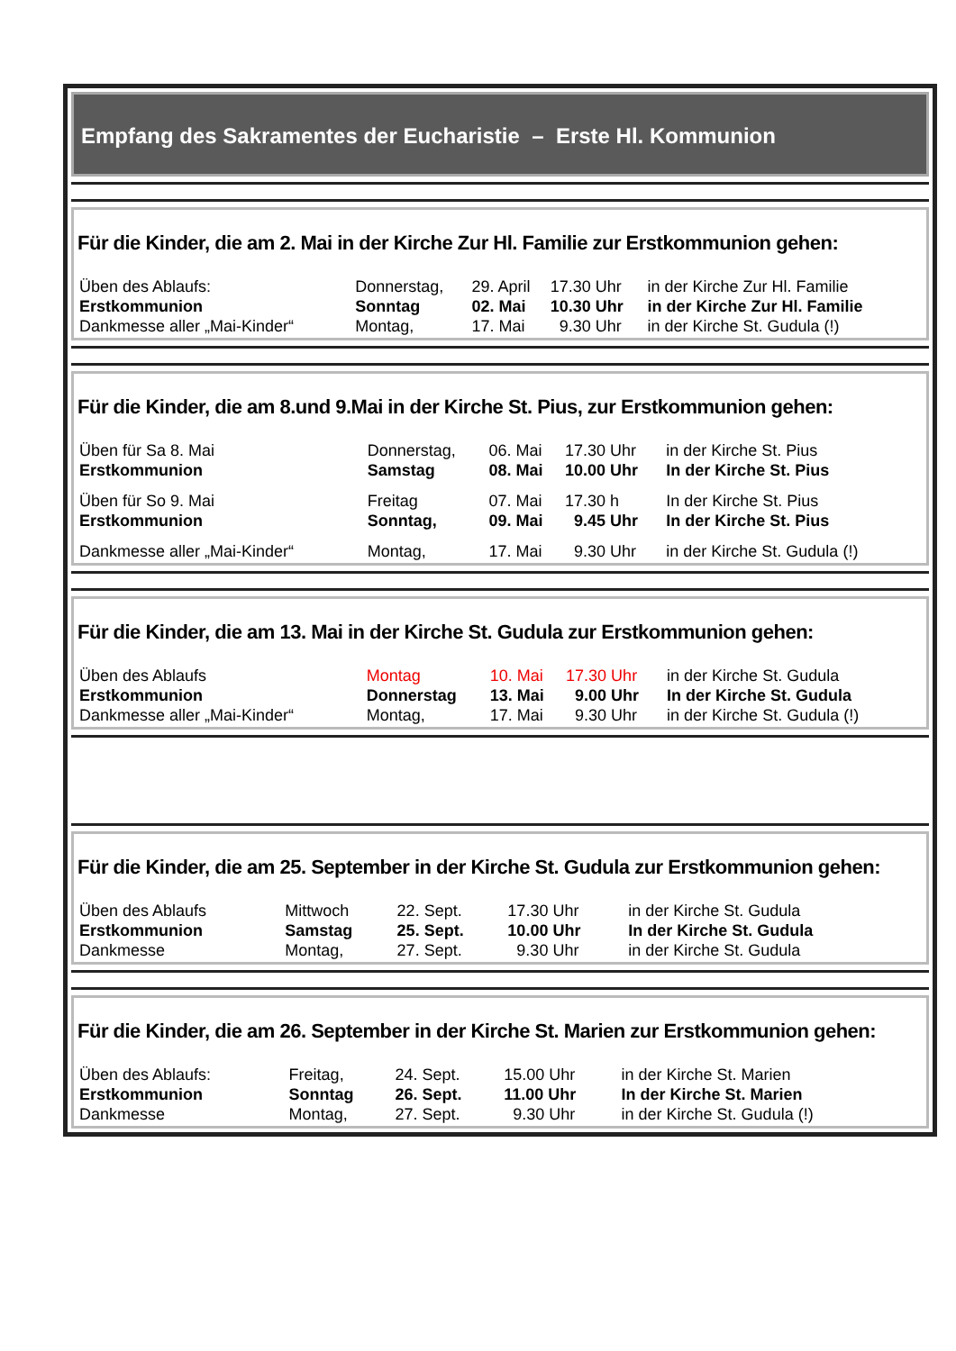Empfang des Sakramentes der Eucharistie – Erste Hl. Kommunion
Für die Kinder, die am 2. Mai in der Kirche Zur Hl. Familie zur Erstkommunion gehen:
| Üben des Ablaufs: | Donnerstag, | 29. April | 17.30 Uhr | in der Kirche Zur Hl. Familie |
| Erstkommunion | Sonntag | 02. Mai | 10.30 Uhr | in der Kirche Zur Hl. Familie |
| Dankmesse aller „Mai-Kinder“ | Montag, | 17. Mai | 9.30 Uhr | in der Kirche St. Gudula (!) |
Für die Kinder, die am 8.und 9.Mai in der Kirche St. Pius, zur Erstkommunion gehen:
| Üben für Sa 8. Mai | Donnerstag, | 06. Mai | 17.30 Uhr | in der Kirche St. Pius |
| Erstkommunion | Samstag | 08. Mai | 10.00 Uhr | In der Kirche St. Pius |
| Üben für So 9. Mai | Freitag | 07. Mai | 17.30 h | In der Kirche St. Pius |
| Erstkommunion | Sonntag, | 09. Mai | 9.45 Uhr | In der Kirche St. Pius |
| Dankmesse aller „Mai-Kinder“ | Montag, | 17. Mai | 9.30 Uhr | in der Kirche St. Gudula (!) |
Für die Kinder, die am 13. Mai in der Kirche St. Gudula zur Erstkommunion gehen:
| Üben des Ablaufs | Montag | 10. Mai | 17.30 Uhr | in der Kirche St. Gudula |
| Erstkommunion | Donnerstag | 13. Mai | 9.00 Uhr | In der Kirche St. Gudula |
| Dankmesse aller „Mai-Kinder“ | Montag, | 17. Mai | 9.30 Uhr | in der Kirche St. Gudula (!) |
Für die Kinder, die am 25. September in der Kirche St. Gudula zur Erstkommunion gehen:
| Üben des Ablaufs | Mittwoch | 22. Sept. | 17.30 Uhr | in der Kirche St. Gudula |
| Erstkommunion | Samstag | 25. Sept. | 10.00 Uhr | In der Kirche St. Gudula |
| Dankmesse | Montag, | 27. Sept. | 9.30 Uhr | in der Kirche St. Gudula |
Für die Kinder, die am 26. September in der Kirche St. Marien zur Erstkommunion gehen:
| Üben des Ablaufs: | Freitag, | 24. Sept. | 15.00 Uhr | in der Kirche St. Marien |
| Erstkommunion | Sonntag | 26. Sept. | 11.00 Uhr | In der Kirche St. Marien |
| Dankmesse | Montag, | 27. Sept. | 9.30 Uhr | in der Kirche St. Gudula (!) |